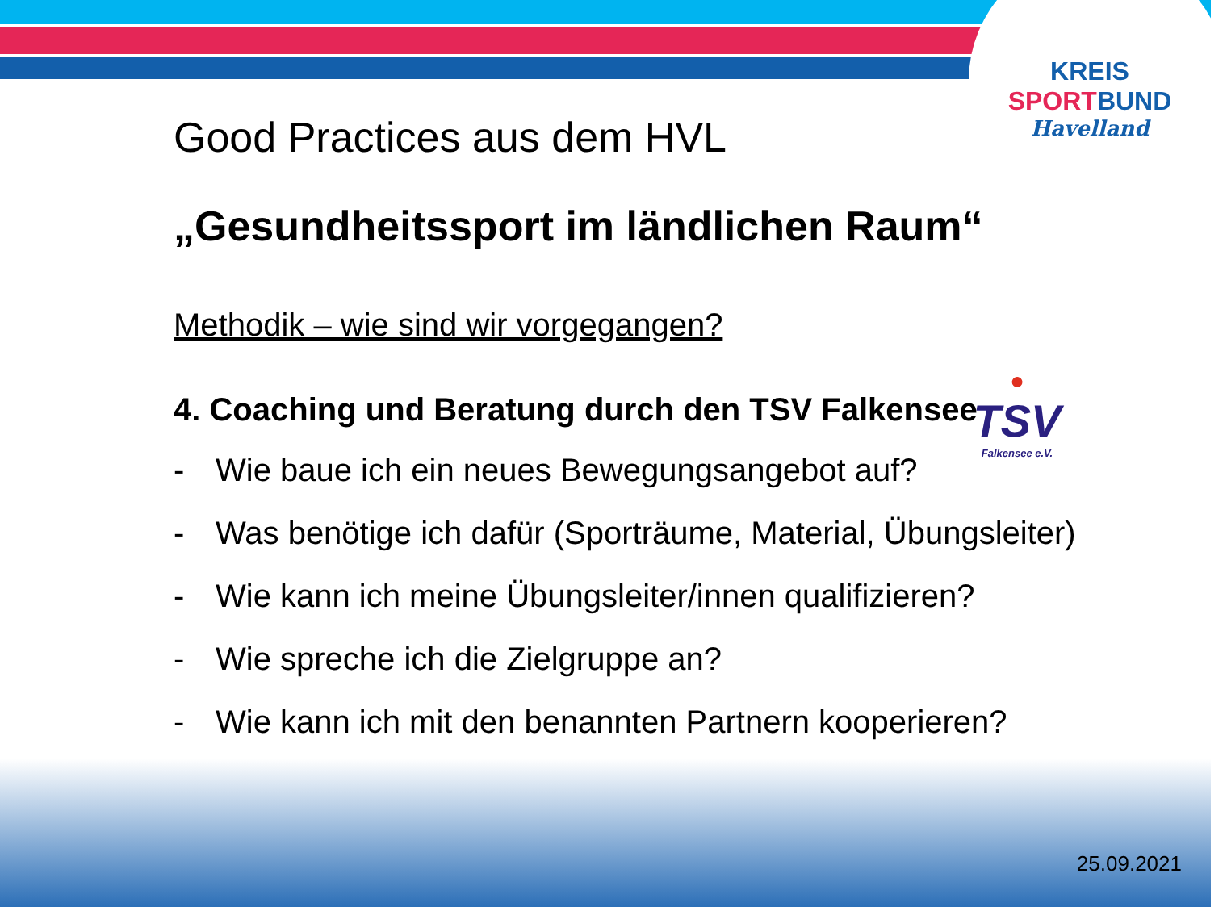KREIS
SPORT BUND
Havelland
●
TSV
Falkensee e.V.
Good Practices aus dem HVL
„Gesundheitssport im ländlichen Raum“
Methodik – wie sind wir vorgegangen?
4. Coaching und Beratung durch den TSV Falkensee
- Wie baue ich ein neues Bewegungsangebot auf?
- Was benötige ich dafür (Sporträume, Material, Übungsleiter)
- Wie kann ich meine Übungsleiter/innen qualifizieren?
- Wie spreche ich die Zielgruppe an?
- Wie kann ich mit den benannten Partnern kooperieren?
25.09.2021